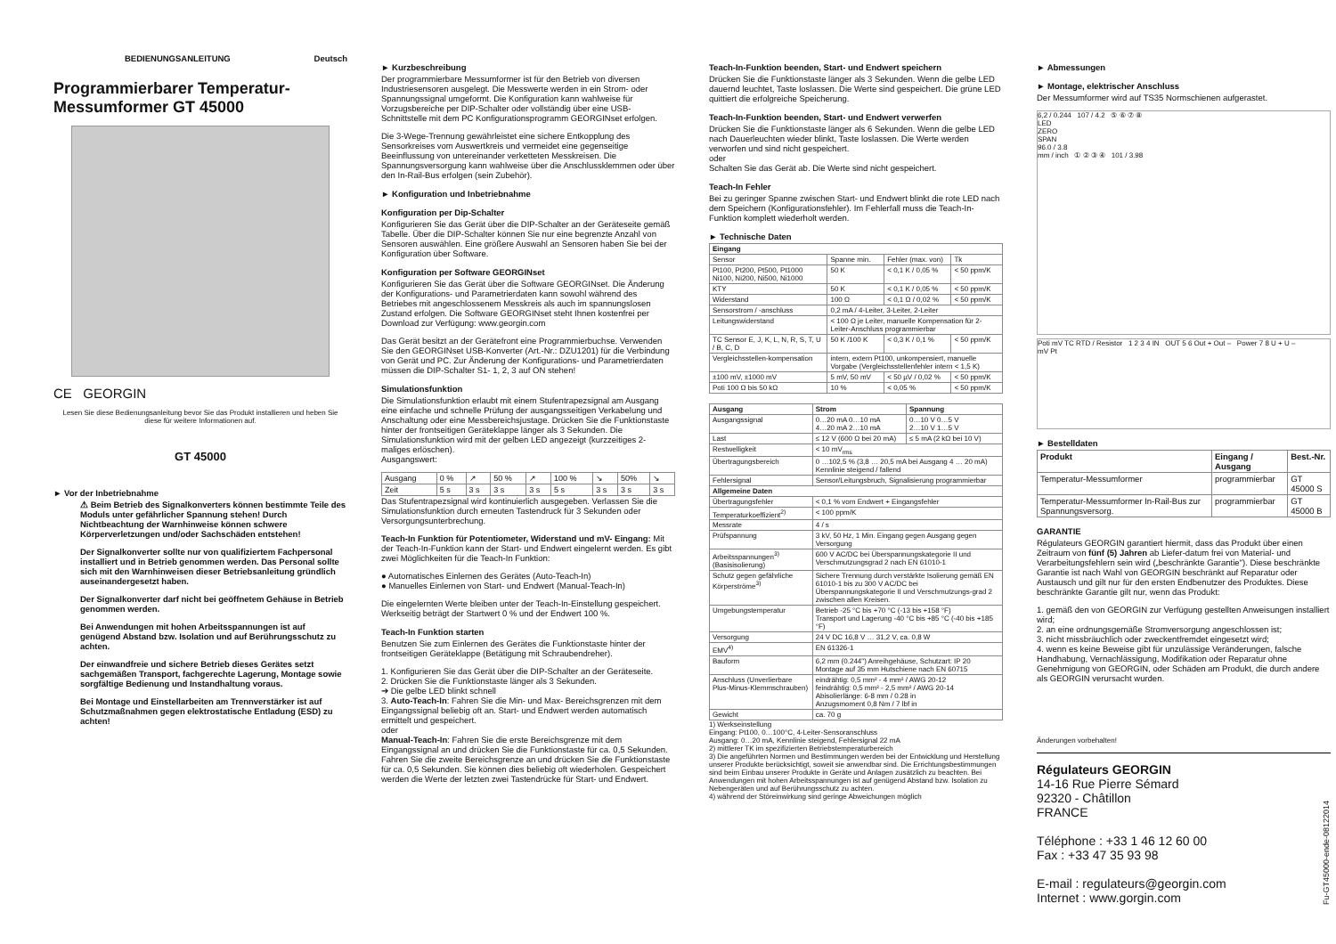BEDIENUNGSANLEITUNG Deutsch
Programmierbarer Temperatur-Messumformer GT 45000
CE GEORGIN
Lesen Sie diese Bedienungsanleitung bevor Sie das Produkt installieren und heben Sie diese für weitere Informationen auf.
GT 45000
► Vor der Inbetriebnahme
⚠ Beim Betrieb des Signalkonverters können bestimmte Teile des Moduls unter gefährlicher Spannung stehen! Durch Nichtbeachtung der Warnhinweise können schwere Körperverletzungen und/oder Sachschäden entstehen!
Der Signalkonverter sollte nur von qualifiziertem Fachpersonal installiert und in Betrieb genommen werden. Das Personal sollte sich mit den Warnhinweisen dieser Betriebsanleitung gründlich auseinandergesetzt haben.
Der Signalkonverter darf nicht bei geöffnetem Gehäuse in Betrieb genommen werden.
Bei Anwendungen mit hohen Arbeitsspannungen ist auf genügend Abstand bzw. Isolation und auf Berührungsschutz zu achten.
Der einwandfreie und sichere Betrieb dieses Gerätes setzt sachgemäßen Transport, fachgerechte Lagerung, Montage sowie sorgfältige Bedienung und Instandhaltung voraus.
Bei Montage und Einstellarbeiten am Trennverstärker ist auf Schutzmaßnahmen gegen elektrostatische Entladung (ESD) zu achten!
► Kurzbeschreibung
Der programmierbare Messumformer ist für den Betrieb von diversen Industriesensoren ausgelegt. Die Messwerte werden in ein Strom- oder Spannungssignal umgeformt. Die Konfiguration kann wahlweise für Vorzugsbereiche per DIP-Schalter oder vollständig über eine USB-Schnittstelle mit dem PC Konfigurationsprogramm GEORGINset erfolgen.
Die 3-Wege-Trennung gewährleistet eine sichere Entkopplung des Sensorkreises vom Auswertkreis und vermeidet eine gegenseitige Beeinflussung von untereinander verketteten Messkreisen. Die Spannungsversorgung kann wahlweise über die Anschlussklemmen oder über den In-Rail-Bus erfolgen (sein Zubehör).
► Konfiguration und Inbetriebnahme
Konfiguration per Dip-Schalter
Konfigurieren Sie das Gerät über die DIP-Schalter an der Geräteseite gemäß Tabelle. Über die DIP-Schalter können Sie nur eine begrenzte Anzahl von Sensoren auswählen. Eine größere Auswahl an Sensoren haben Sie bei der Konfiguration über Software.
Konfiguration per Software GEORGINset
Konfigurieren Sie das Gerät über die Software GEORGINset. Die Änderung der Konfigurations- und Parametrierdaten kann sowohl während des Betriebes mit angeschlossenem Messkreis als auch im spannungslosen Zustand erfolgen. Die Software GEORGINset steht Ihnen kostenfrei per Download zur Verfügung: www.georgin.com
Das Gerät besitzt an der Gerätefront eine Programmierbuchse. Verwenden Sie den GEORGINset USB-Konverter (Art.-Nr.: DZU1201) für die Verbindung von Gerät und PC. Zur Änderung der Konfigurations- und Parametrierdaten müssen die DIP-Schalter S1- 1, 2, 3 auf ON stehen!
Simulationsfunktion
Die Simulationsfunktion erlaubt mit einem Stufentrapezsignal am Ausgang eine einfache und schnelle Prüfung der ausgangsseitigen Verkabelung und Anschaltung oder eine Messbereichsjustage. Drücken Sie die Funktionstaste hinter der frontseitigen Geräteklappe länger als 3 Sekunden. Die Simulationsfunktion wird mit der gelben LED angezeigt (kurzzeitiges 2-maliges erlöschen).
Ausgangswert:
| Ausgang | 0 % | ↗ | 50 % | ↗ | 100 % | ↘ | 50% | ↘ |
| Zeit | 5 s | 3 s | 3 s | 3 s | 5 s | 3 s | 3 s | 3 s |
Das Stufentrapezsignal wird kontinuierlich ausgegeben. Verlassen Sie die Simulationsfunktion durch erneuten Tastendruck für 3 Sekunden oder Versorgungsunterbrechung.
Teach-In Funktion für Potentiometer, Widerstand und mV- Eingang: Mit der Teach-In-Funktion kann der Start- und Endwert eingelernt werden. Es gibt zwei Möglichkeiten für die Teach-In Funktion:
● Automatisches Einlernen des Gerätes (Auto-Teach-In)
● Manuelles Einlernen von Start- und Endwert (Manual-Teach-In)
Die eingelernten Werte bleiben unter der Teach-In-Einstellung gespeichert. Werkseitig beträgt der Startwert 0 % und der Endwert 100 %.
Teach-In Funktion starten
Benutzen Sie zum Einlernen des Gerätes die Funktionstaste hinter der frontseitigen Geräteklappe (Betätigung mit Schraubendreher).
1. Konfigurieren Sie das Gerät über die DIP-Schalter an der Geräteseite.
2. Drücken Sie die Funktionstaste länger als 3 Sekunden.
➔ Die gelbe LED blinkt schnell
3. Auto-Teach-In: Fahren Sie die Min- und Max- Bereichsgrenzen mit dem Eingangssignal beliebig oft an. Start- und Endwert werden automatisch ermittelt und gespeichert.
oder
Manual-Teach-In: Fahren Sie die erste Bereichsgrenze mit dem Eingangssignal an und drücken Sie die Funktionstaste für ca. 0,5 Sekunden. Fahren Sie die zweite Bereichsgrenze an und drücken Sie die Funktionstaste für ca. 0,5 Sekunden. Sie können dies beliebig oft wiederholen. Gespeichert werden die Werte der letzten zwei Tastendrücke für Start- und Endwert.
Teach-In-Funktion beenden, Start- und Endwert speichern
Drücken Sie die Funktionstaste länger als 3 Sekunden. Wenn die gelbe LED dauernd leuchtet, Taste loslassen. Die Werte sind gespeichert. Die grüne LED quittiert die erfolgreiche Speicherung.
Teach-In-Funktion beenden, Start- und Endwert verwerfen
Drücken Sie die Funktionstaste länger als 6 Sekunden. Wenn die gelbe LED nach Dauerleuchten wieder blinkt, Taste loslassen. Die Werte werden verworfen und sind nicht gespeichert.
oder
Schalten Sie das Gerät ab. Die Werte sind nicht gespeichert.
Teach-In Fehler
Bei zu geringer Spanne zwischen Start- und Endwert blinkt die rote LED nach dem Speichern (Konfigurationsfehler). Im Fehlerfall muss die Teach-In-Funktion komplett wiederholt werden.
► Technische Daten
| Eingang | | | |
| --- | --- | --- | --- |
| Sensor | Spanne min. | Fehler (max. von) | Tk |
| Pt100, Pt200, Pt500, Pt1000 Ni100, Ni200, Ni500, Ni1000 | 50 K | < 0,1 K / 0,05 % | < 50 ppm/K |
| KTY | 50 K | < 0,1 K / 0,05 % | < 50 ppm/K |
| Widerstand | 100 Ω | < 0,1 Ω / 0,02 % | < 50 ppm/K |
| Sensorstrom / -anschluss | 0,2 mA / 4-Leiter, 3-Leiter, 2-Leiter | | |
| Leitungswiderstand | < 100 Ω je Leiter, manuelle Kompensation für 2-Leiter-Anschluss programmierbar | | |
| TC Sensor E, J, K, L, N, R, S, T, U / B, C, D | 50 K /100 K | < 0,3 K / 0,1 % | < 50 ppm/K |
| Vergleichsstellen-kompensation | intern, extern Pt100, unkompensiert, manuelle Vorgabe (Vergleichsstellenfehler intern < 1,5 K) | | |
| ±100 mV, ±1000 mV | 5 mV, 50 mV | < 50 µV / 0,02 % | < 50 ppm/K |
| Poti 100 Ω bis 50 kΩ | 10 % | < 0,05 % | < 50 ppm/K |
| Ausgang | Strom | Spannung |
| --- | --- | --- |
| Ausgangssignal | 0…20 mA 0…10 mA 4…20 mA 2…10 mA | 0…10 V 0…5 V 2…10 V 1…5 V |
| Last | ≤ 12 V (600 Ω bei 20 mA) | ≤ 5 mA (2 kΩ bei 10 V) |
| Restwelligkeit | < 10 mV<sub>rms</sub> | |
| Übertragungsbereich | 0 …102,5 % (3,8 … 20,5 mA bei Ausgang 4 … 20 mA) Kennlinie steigend / fallend | |
| Fehlersignal | Sensor/Leitungsbruch, Signalisierung programmierbar | |
| Allgemeine Daten | | |
| Übertragungsfehler | < 0,1 % vom Endwert + Eingangsfehler | |
| Temperaturkoeffizient<sup>2)</sup> | < 100 ppm/K | |
| Messrate | 4 / s | |
| Prüfspannung | 3 kV, 50 Hz, 1 Min. Eingang gegen Ausgang gegen Versorgung | |
| Arbeitsspannungen<sup>3)</sup> (Basisisolierung) | 600 V AC/DC bei Überspannungskategorie II und Verschmutzungsgrad 2 nach EN 61010-1 | |
| Schutz gegen gefährliche Körperströme<sup>3)</sup> | Sichere Trennung durch verstärkte Isolierung gemäß EN 61010-1 bis zu 300 V AC/DC bei Überspannungskategorie II und Verschmutzungs-grad 2 zwischen allen Kreisen. | |
| Umgebungstemperatur | Betrieb -25 °C bis +70 °C (-13 bis +158 °F) Transport und Lagerung -40 °C bis +85 °C (-40 bis +185 °F) | |
| Versorgung | 24 V DC 16,8 V … 31,2 V, ca. 0,8 W | |
| EMV<sup>4)</sup> | EN 61326-1 | |
| Bauform | 6,2 mm (0.244") Anreihgehäuse, Schutzart: IP 20 Montage auf 35 mm Hutschiene nach EN 60715 | |
| Anschluss (Unverlierbare Plus-Minus-Klemmschrauben) | eindrähtig: 0,5 mm² - 4 mm² / AWG 20-12 feindrähtig: 0,5 mm² - 2,5 mm² / AWG 20-14 Abisolierlänge: 6-8 mm / 0.28 in Anzugsmoment 0,8 Nm / 7 lbf in | |
| Gewicht | ca. 70 g | |
1) Werkseinstellung
Eingang: Pt100, 0…100°C, 4-Leiter-Sensoranschluss
Ausgang: 0…20 mA, Kennlinie steigend, Fehlersignal 22 mA
2) mittlerer TK im spezifizierten Betriebstemperaturbereich
3) Die angeführten Normen und Bestimmungen werden bei der Entwicklung und Herstellung unserer Produkte berücksichtigt, soweit sie anwendbar sind. Die Errichtungsbestimmungen sind beim Einbau unserer Produkte in Geräte und Anlagen zusätzlich zu beachten. Bei Anwendungen mit hohen Arbeitsspannungen ist auf genügend Abstand bzw. Isolation zu Nebengeräten und auf Berührungsschutz zu achten.
4) während der Störeinwirkung sind geringe Abweichungen möglich
► Abmessungen
► Montage, elektrischer Anschluss
Der Messumformer wird auf TS35 Normschienen aufgerastet.
6,2 / 0.244 107 / 4.2 ⑤ ⑥ ⑦ ⑧
LED
ZERO
SPAN
96.0 / 3.8
mm / inch ① ② ③ ④ 101 / 3.98
Poti mV TC RTD / Resistor 1 2 3 4 IN OUT 5 6 Out + Out – Power 7 8 U + U –
mV Pt
► Bestelldaten
| Produkt | Eingang / Ausgang | Best.-Nr. |
| --- | --- | --- |
| Temperatur-Messumformer | programmierbar | GT 45000 S |
| Temperatur-Messumformer In-Rail-Bus zur Spannungsversorg. | programmierbar | GT 45000 B |
GARANTIE
Régulateurs GEORGIN garantiert hiermit, dass das Produkt über einen Zeitraum von fünf (5) Jahren ab Liefer-datum frei von Material- und Verarbeitungsfehlern sein wird („beschränkte Garantie"). Diese beschränkte Garantie ist nach Wahl von GEORGIN beschränkt auf Reparatur oder Austausch und gilt nur für den ersten Endbenutzer des Produktes. Diese beschränkte Garantie gilt nur, wenn das Produkt:
1. gemäß den von GEORGIN zur Verfügung gestellten Anweisungen installiert wird;
2. an eine ordnungsgemäße Stromversorgung angeschlossen ist;
3. nicht missbräuchlich oder zweckentfremdet eingesetzt wird;
4. wenn es keine Beweise gibt für unzulässige Veränderungen, falsche Handhabung, Vernachlässigung, Modifikation oder Reparatur ohne Genehmigung von GEORGIN, oder Schäden am Produkt, die durch andere als GEORGIN verursacht wurden.
Änderungen vorbehalten!
Régulateurs GEORGIN
14-16 Rue Pierre Sémard
92320 - Châtillon
FRANCE
Téléphone : +33 1 46 12 60 00
Fax : +33 47 35 93 98
E-mail : regulateurs@georgin.com
Internet : www.gorgin.com
Fu-GT45000-ende-08122014